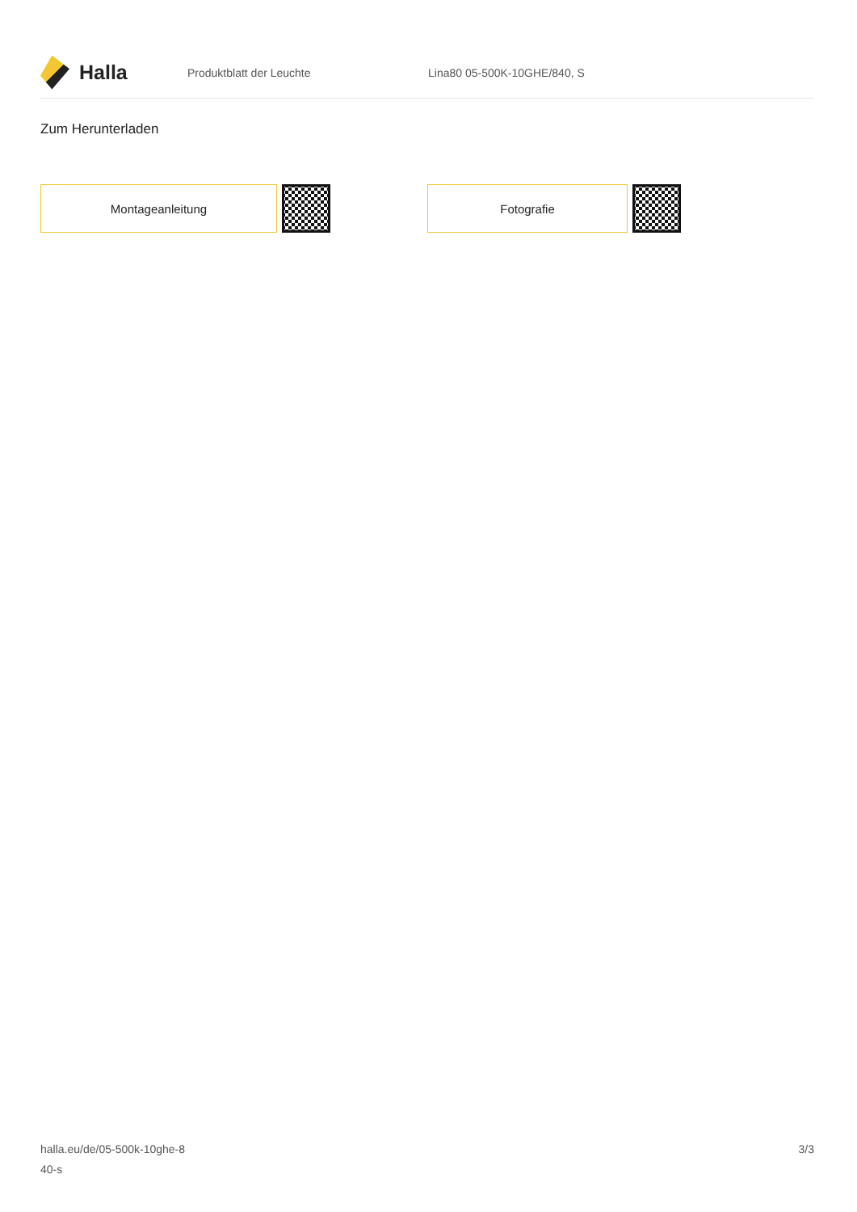Halla
Produktblatt der Leuchte Lina80 05-500K-10GHE/840, S
Zum Herunterladen
Montageanleitung Fotografie
halla.eu/de/05-500k-10ghe-8
40-s
3/3